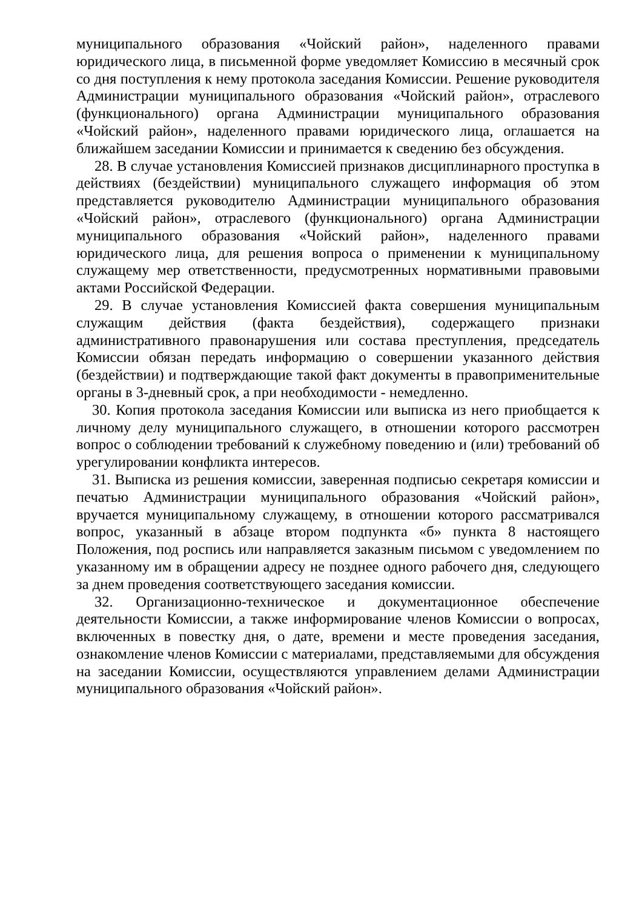муниципального образования «Чойский район», наделенного правами юридического лица, в письменной форме уведомляет Комиссию в месячный срок со дня поступления к нему протокола заседания Комиссии. Решение руководителя Администрации муниципального образования «Чойский район», отраслевого (функционального) органа Администрации муниципального образования «Чойский район», наделенного правами юридического лица, оглашается на ближайшем заседании Комиссии и принимается к сведению без обсуждения.
28. В случае установления Комиссией признаков дисциплинарного проступка в действиях (бездействии) муниципального служащего информация об этом представляется руководителю Администрации муниципального образования «Чойский район», отраслевого (функционального) органа Администрации муниципального образования «Чойский район», наделенного правами юридического лица, для решения вопроса о применении к муниципальному служащему мер ответственности, предусмотренных нормативными правовыми актами Российской Федерации.
29. В случае установления Комиссией факта совершения муниципальным служащим действия (факта бездействия), содержащего признаки административного правонарушения или состава преступления, председатель Комиссии обязан передать информацию о совершении указанного действия (бездействии) и подтверждающие такой факт документы в правоприменительные органы в 3-дневный срок, а при необходимости - немедленно.
30. Копия протокола заседания Комиссии или выписка из него приобщается к личному делу муниципального служащего, в отношении которого рассмотрен вопрос о соблюдении требований к служебному поведению и (или) требований об урегулировании конфликта интересов.
31. Выписка из решения комиссии, заверенная подписью секретаря комиссии и печатью Администрации муниципального образования «Чойский район», вручается муниципальному служащему, в отношении которого рассматривался вопрос, указанный в абзаце втором подпункта «б» пункта 8 настоящего Положения, под роспись или направляется заказным письмом с уведомлением по указанному им в обращении адресу не позднее одного рабочего дня, следующего за днем проведения соответствующего заседания комиссии.
32. Организационно-техническое и документационное обеспечение деятельности Комиссии, а также информирование членов Комиссии о вопросах, включенных в повестку дня, о дате, времени и месте проведения заседания, ознакомление членов Комиссии с материалами, представляемыми для обсуждения на заседании Комиссии, осуществляются управлением делами Администрации муниципального образования «Чойский район».